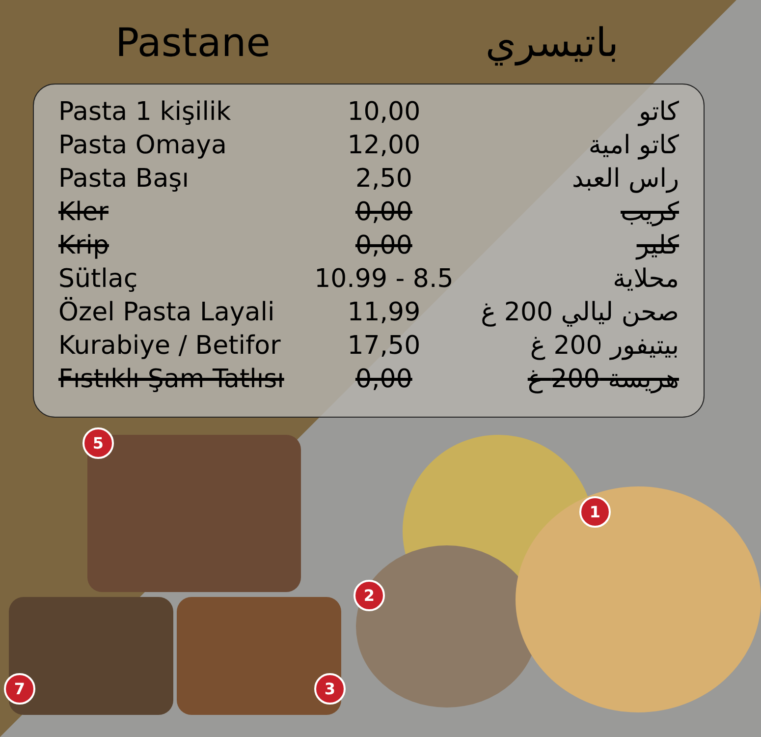Pastane باتيسري
| Pasta 1 kişilik | 10,00 | كاتو |
| Pasta Omaya | 12,00 | كاتو امية |
| Pasta Başı | 2,50 | راس العبد |
| Kler | 0,00 | كريب |
| Krip | 0,00 | كلير |
| Sütlaç | 10.99 - 8.5 | محلاية |
| Özel Pasta Layali | 11,99 | صحن ليالي 200 غ |
| Kurabiye / Betifor | 17,50 | بيتيفور 200 غ |
| Fıstıklı Şam Tatlısı | 0,00 | هريسة 200 غ |
5
1
2
3
7